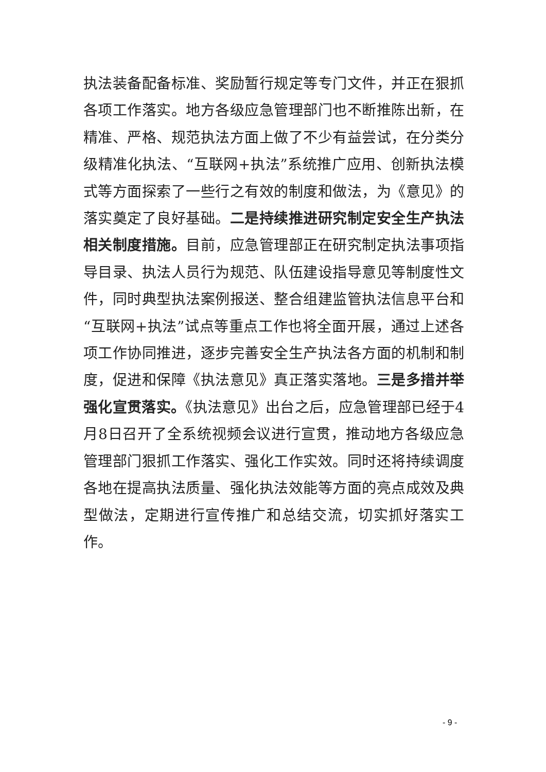执法装备配备标准、奖励暂行规定等专门文件，并正在狠抓各项工作落实。地方各级应急管理部门也不断推陈出新，在精准、严格、规范执法方面上做了不少有益尝试，在分类分级精准化执法、“互联网+执法”系统推广应用、创新执法模式等方面探索了一些行之有效的制度和做法，为《意见》的落实奠定了良好基础。二是持续推进研究制定安全生产执法相关制度措施。目前，应急管理部正在研究制定执法事项指导目录、执法人员行为规范、队伍建设指导意见等制度性文件，同时典型执法案例报送、整合组建监管执法信息平台和“互联网+执法”试点等重点工作也将全面开展，通过上述各项工作协同推进，逐步完善安全生产执法各方面的机制和制度，促进和保障《执法意见》真正落实落地。三是多措并举强化宣贯落实。《执法意见》出台之后，应急管理部已经于4月8日召开了全系统视频会议进行宣贯，推动地方各级应急管理部门狠抓工作落实、强化工作实效。同时还将持续调度各地在提高执法质量、强化执法效能等方面的亮点成效及典型做法，定期进行宣传推广和总结交流，切实抓好落实工作。
- 9 -